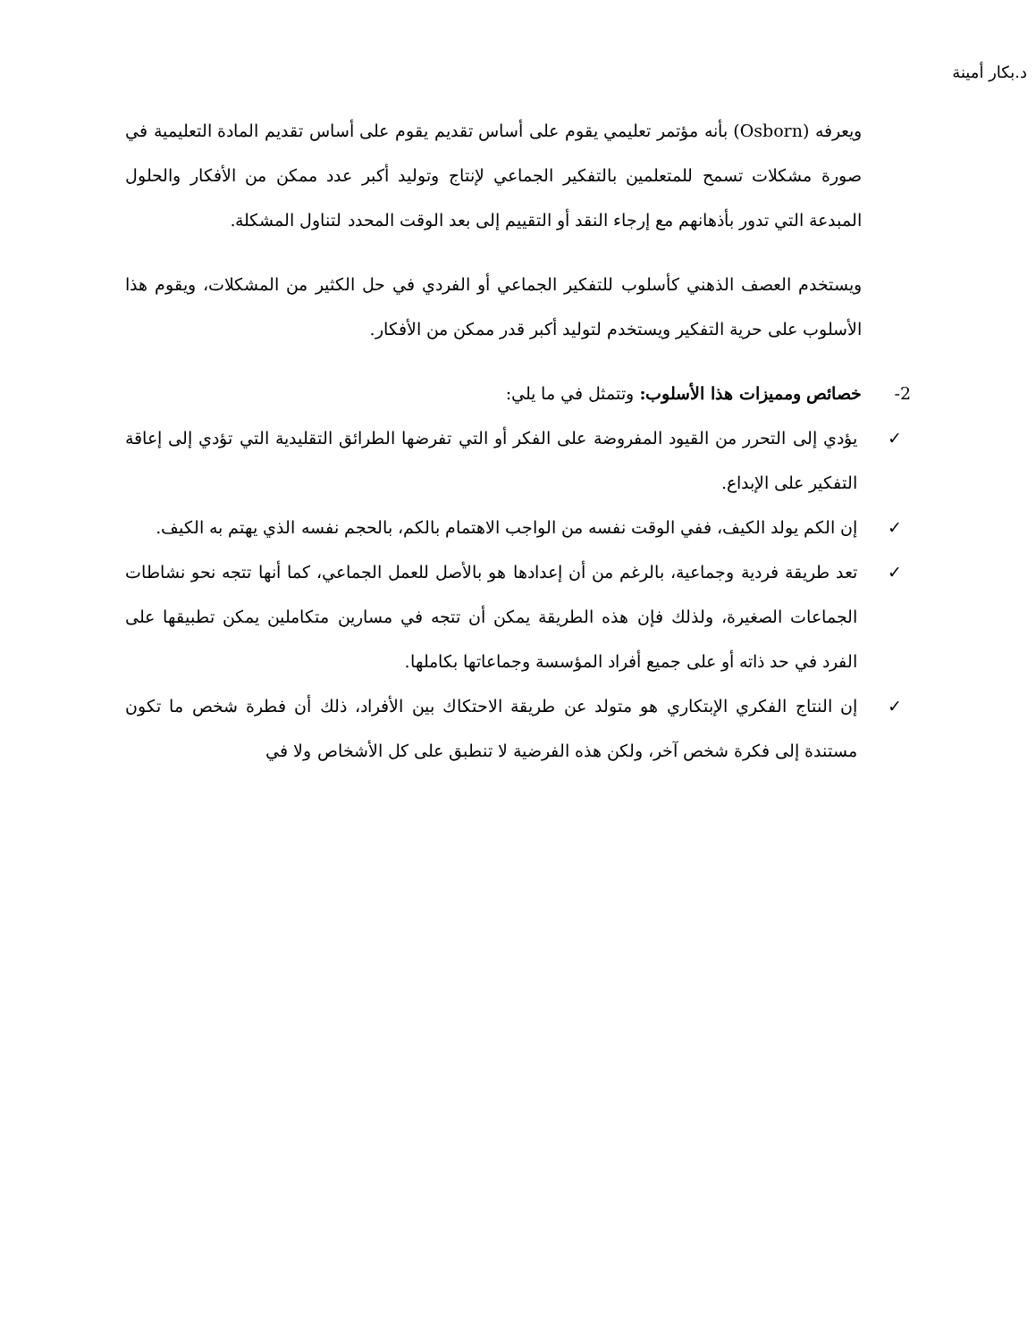د.بكار أمينة
ويعرفه (Osborn) بأنه مؤتمر تعليمي يقوم على أساس تقديم يقوم على أساس تقديم المادة التعليمية في صورة مشكلات تسمح للمتعلمين بالتفكير الجماعي لإنتاج وتوليد أكبر عدد ممكن من الأفكار والحلول المبدعة التي تدور بأذهانهم مع إرجاء النقد أو التقييم إلى بعد الوقت المحدد لتناول المشكلة.
ويستخدم العصف الذهني كأسلوب للتفكير الجماعي أو الفردي في حل الكثير من المشكلات، ويقوم هذا الأسلوب على حرية التفكير ويستخدم لتوليد أكبر قدر ممكن من الأفكار.
2- خصائص ومميزات هذا الأسلوب: وتتمثل في ما يلي:
✓ يؤدي إلى التحرر من القيود المفروضة على الفكر أو التي تفرضها الطرائق التقليدية التي تؤدي إلى إعاقة التفكير على الإبداع.
✓ إن الكم يولد الكيف، ففي الوقت نفسه من الواجب الاهتمام بالكم، بالحجم نفسه الذي يهتم به الكيف.
✓ تعد طريقة فردية وجماعية، بالرغم من أن إعدادها هو بالأصل للعمل الجماعي، كما أنها تتجه نحو نشاطات الجماعات الصغيرة، ولذلك فإن هذه الطريقة يمكن أن تتجه في مسارين متكاملين يمكن تطبيقها على الفرد في حد ذاته أو على جميع أفراد المؤسسة وجماعاتها بكاملها.
✓ إن النتاج الفكري الإبتكاري هو متولد عن طريقة الاحتكاك بين الأفراد، ذلك أن فطرة شخص ما تكون مستندة إلى فكرة شخص آخر، ولكن هذه الفرضية لا تنطبق على كل الأشخاص ولا في